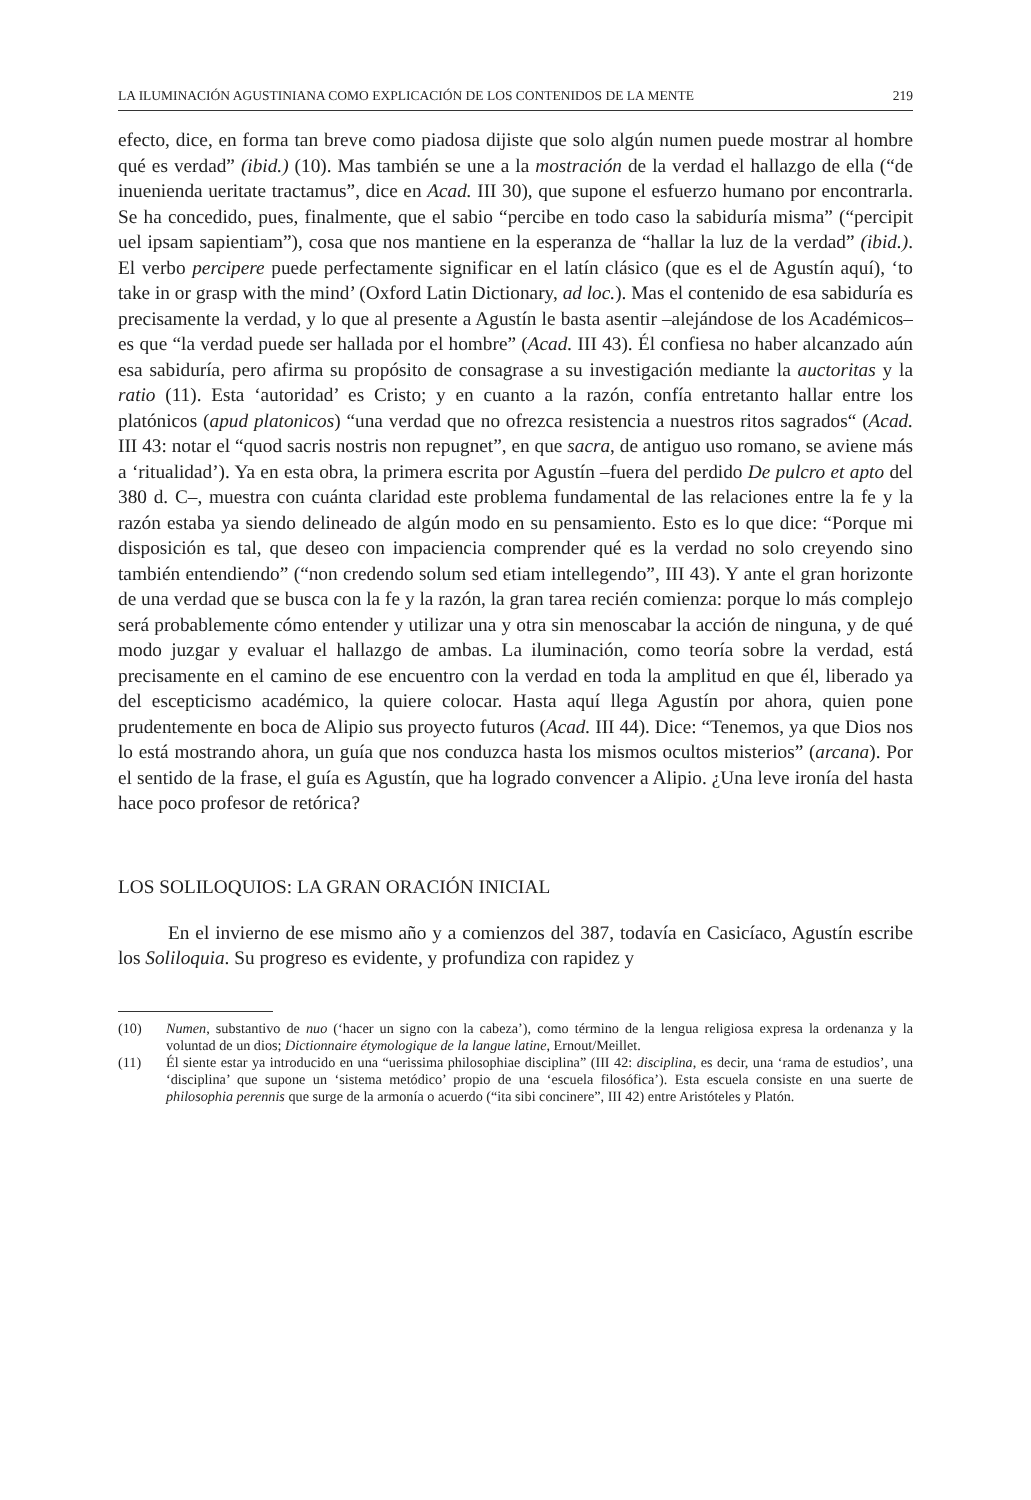LA ILUMINACIÓN AGUSTINIANA COMO EXPLICACIÓN DE LOS CONTENIDOS DE LA MENTE 219
efecto, dice, en forma tan breve como piadosa dijiste que solo algún numen puede mostrar al hombre qué es verdad” (ibid.) (10). Mas también se une a la mostración de la verdad el hallazgo de ella (“de inuenienda ueritate tractamus”, dice en Acad. III 30), que supone el esfuerzo humano por encontrarla. Se ha concedido, pues, finalmente, que el sabio “percibe en todo caso la sabiduría misma” (“percipit uel ipsam sapientiam”), cosa que nos mantiene en la esperanza de “hallar la luz de la verdad” (ibid.). El verbo percipere puede perfectamente significar en el latín clásico (que es el de Agustín aquí), ‘to take in or grasp with the mind’ (Oxford Latin Dictionary, ad loc.). Mas el contenido de esa sabiduría es precisamente la verdad, y lo que al presente a Agustín le basta asentir –alejándose de los Académicos– es que “la verdad puede ser hallada por el hombre” (Acad. III 43). Él confiesa no haber alcanzado aún esa sabiduría, pero afirma su propósito de consagrase a su investigación mediante la auctoritas y la ratio (11). Esta ‘autoridad’ es Cristo; y en cuanto a la razón, confía entretanto hallar entre los platónicos (apud platonicos) “una verdad que no ofrezca resistencia a nuestros ritos sagrados“ (Acad. III 43: notar el “quod sacris nostris non repugnet”, en que sacra, de antiguo uso romano, se aviene más a ‘ritualidad’). Ya en esta obra, la primera escrita por Agustín –fuera del perdido De pulcro et apto del 380 d. C–, muestra con cuánta claridad este problema fundamental de las relaciones entre la fe y la razón estaba ya siendo delineado de algún modo en su pensamiento. Esto es lo que dice: “Porque mi disposición es tal, que deseo con impaciencia comprender qué es la verdad no solo creyendo sino también entendiendo” (“non credendo solum sed etiam intellegendo”, III 43). Y ante el gran horizonte de una verdad que se busca con la fe y la razón, la gran tarea recién comienza: porque lo más complejo será probablemente cómo entender y utilizar una y otra sin menoscabar la acción de ninguna, y de qué modo juzgar y evaluar el hallazgo de ambas. La iluminación, como teoría sobre la verdad, está precisamente en el camino de ese encuentro con la verdad en toda la amplitud en que él, liberado ya del escepticismo académico, la quiere colocar. Hasta aquí llega Agustín por ahora, quien pone prudentemente en boca de Alipio sus proyecto futuros (Acad. III 44). Dice: “Tenemos, ya que Dios nos lo está mostrando ahora, un guía que nos conduzca hasta los mismos ocultos misterios” (arcana). Por el sentido de la frase, el guía es Agustín, que ha logrado convencer a Alipio. ¿Una leve ironía del hasta hace poco profesor de retórica?
LOS SOLILOQUIOS: LA GRAN ORACIÓN INICIAL
En el invierno de ese mismo año y a comienzos del 387, todavía en Casicíaco, Agustín escribe los Soliloquia. Su progreso es evidente, y profundiza con rapidez y
(10) Numen, substantivo de nuo (‘hacer un signo con la cabeza’), como término de la lengua religiosa expresa la ordenanza y la voluntad de un dios; Dictionnaire étymologique de la langue latine, Ernout/Meillet.
(11) Él siente estar ya introducido en una “uerissima philosophiae disciplina” (III 42: disciplina, es decir, una ‘rama de estudios’, una ‘disciplina’ que supone un ‘sistema metódico’ propio de una ‘escuela filosófica’). Esta escuela consiste en una suerte de philosophia perennis que surge de la armonía o acuerdo (“ita sibi concinere”, III 42) entre Aristóteles y Platón.